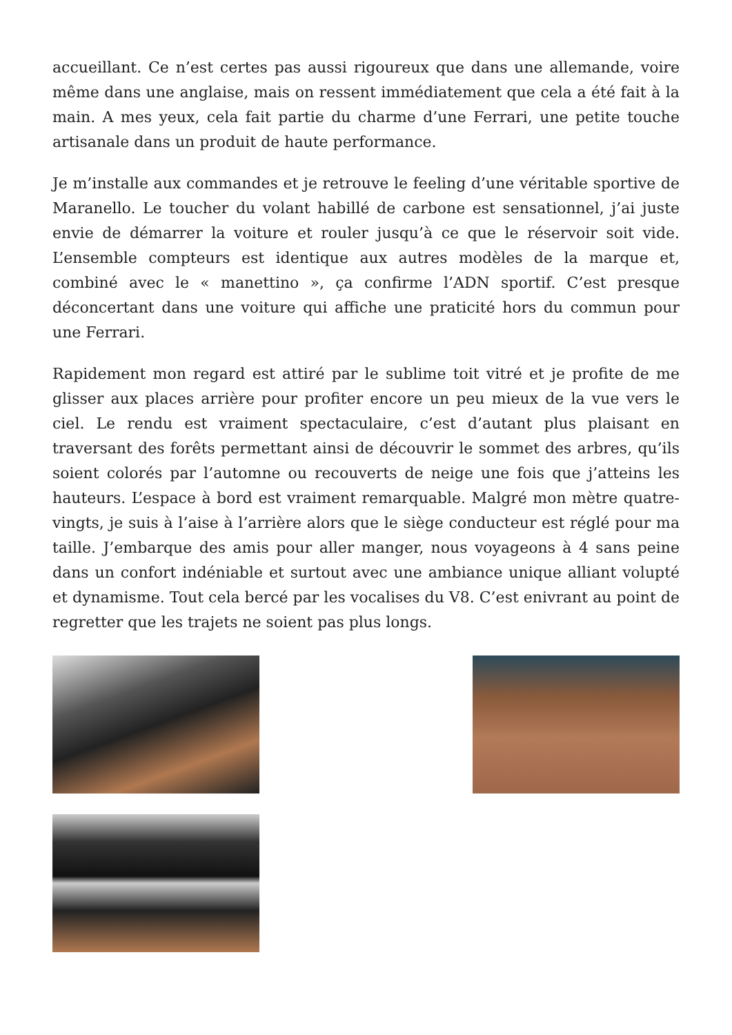accueillant. Ce n’est certes pas aussi rigoureux que dans une allemande, voire même dans une anglaise, mais on ressent immédiatement que cela a été fait à la main. A mes yeux, cela fait partie du charme d’une Ferrari, une petite touche artisanale dans un produit de haute performance.
Je m’installe aux commandes et je retrouve le feeling d’une véritable sportive de Maranello. Le toucher du volant habillé de carbone est sensationnel, j’ai juste envie de démarrer la voiture et rouler jusqu’à ce que le réservoir soit vide. L’ensemble compteurs est identique aux autres modèles de la marque et, combiné avec le « manettino », ça confirme l’ADN sportif. C’est presque déconcertant dans une voiture qui affiche une praticité hors du commun pour une Ferrari.
Rapidement mon regard est attiré par le sublime toit vitré et je profite de me glisser aux places arrière pour profiter encore un peu mieux de la vue vers le ciel. Le rendu est vraiment spectaculaire, c’est d’autant plus plaisant en traversant des forêts permettant ainsi de découvrir le sommet des arbres, qu’ils soient colorés par l’automne ou recouverts de neige une fois que j’atteins les hauteurs. L’espace à bord est vraiment remarquable. Malgré mon mètre quatre-vingts, je suis à l’aise à l’arrière alors que le siège conducteur est réglé pour ma taille. J’embarque des amis pour aller manger, nous voyageons à 4 sans peine dans un confort indéniable et surtout avec une ambiance unique alliant volupté et dynamisme. Tout cela bercé par les vocalises du V8. C’est enivrant au point de regretter que les trajets ne soient pas plus longs.